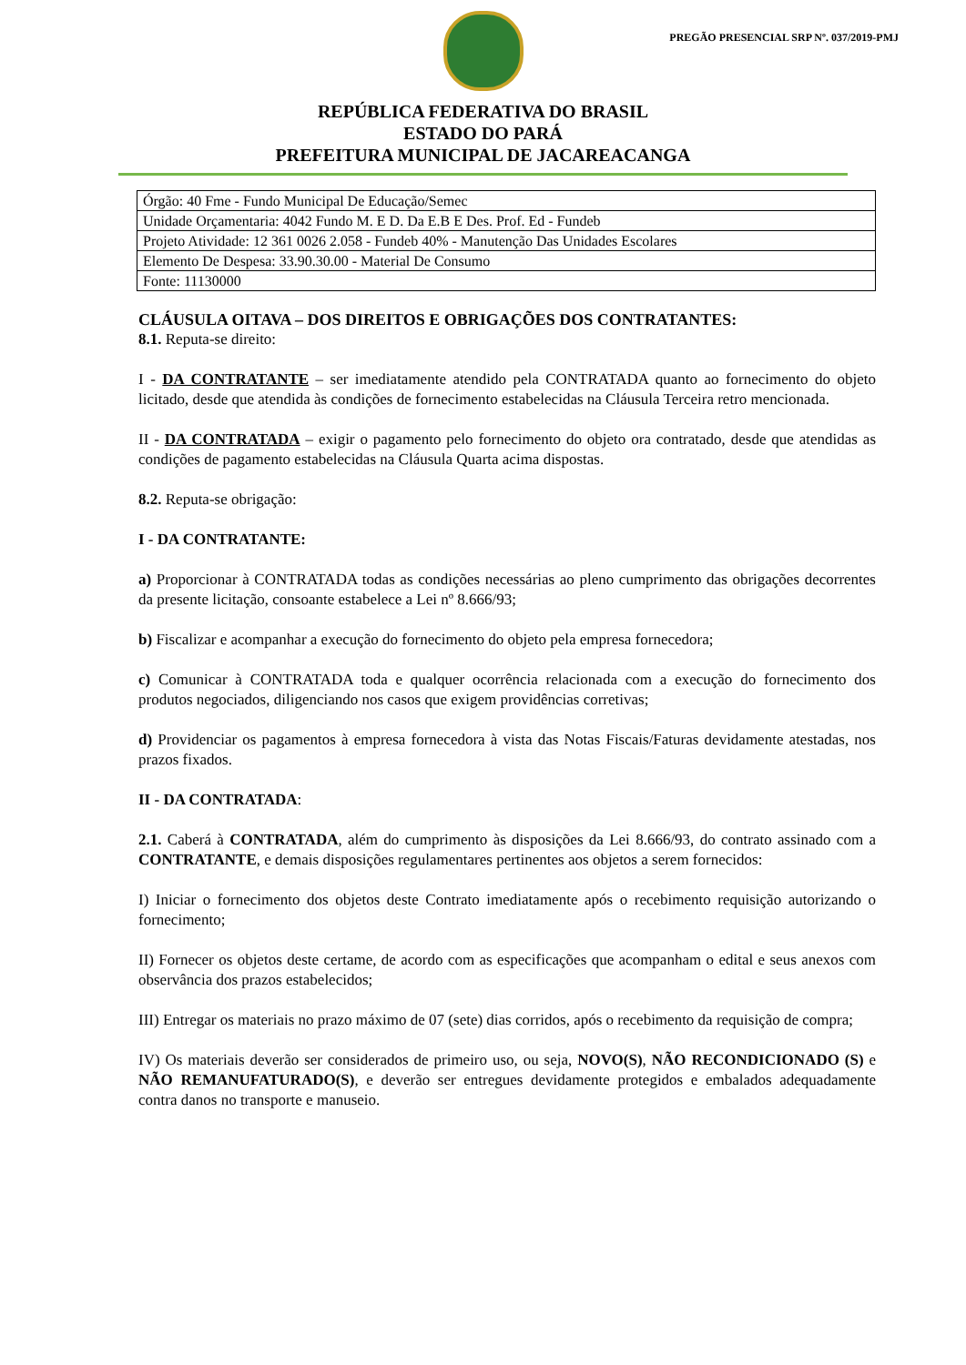PREGÃO PRESENCIAL SRP Nº. 037/2019-PMJ
REPÚBLICA FEDERATIVA DO BRASIL
ESTADO DO PARÁ
PREFEITURA MUNICIPAL DE JACAREACANGA
| Órgão: 40 Fme - Fundo Municipal De Educação/Semec |
| Unidade Orçamentaria: 4042 Fundo M. E D. Da E.B E Des. Prof. Ed - Fundeb |
| Projeto Atividade: 12 361 0026 2.058 - Fundeb 40% - Manutenção Das Unidades Escolares |
| Elemento De Despesa: 33.90.30.00 - Material De Consumo |
| Fonte: 11130000 |
CLÁUSULA OITAVA – DOS DIREITOS E OBRIGAÇÕES DOS CONTRATANTES:
8.1. Reputa-se direito:
I - DA CONTRATANTE – ser imediatamente atendido pela CONTRATADA quanto ao fornecimento do objeto licitado, desde que atendida às condições de fornecimento estabelecidas na Cláusula Terceira retro mencionada.
II - DA CONTRATADA – exigir o pagamento pelo fornecimento do objeto ora contratado, desde que atendidas as condições de pagamento estabelecidas na Cláusula Quarta acima dispostas.
8.2. Reputa-se obrigação:
I - DA CONTRATANTE:
a) Proporcionar à CONTRATADA todas as condições necessárias ao pleno cumprimento das obrigações decorrentes da presente licitação, consoante estabelece a Lei nº 8.666/93;
b) Fiscalizar e acompanhar a execução do fornecimento do objeto pela empresa fornecedora;
c) Comunicar à CONTRATADA toda e qualquer ocorrência relacionada com a execução do fornecimento dos produtos negociados, diligenciando nos casos que exigem providências corretivas;
d) Providenciar os pagamentos à empresa fornecedora à vista das Notas Fiscais/Faturas devidamente atestadas, nos prazos fixados.
II - DA CONTRATADA:
2.1. Caberá à CONTRATADA, além do cumprimento às disposições da Lei 8.666/93, do contrato assinado com a CONTRATANTE, e demais disposições regulamentares pertinentes aos objetos a serem fornecidos:
I) Iniciar o fornecimento dos objetos deste Contrato imediatamente após o recebimento requisição autorizando o fornecimento;
II) Fornecer os objetos deste certame, de acordo com as especificações que acompanham o edital e seus anexos com observância dos prazos estabelecidos;
III) Entregar os materiais no prazo máximo de 07 (sete) dias corridos, após o recebimento da requisição de compra;
IV) Os materiais deverão ser considerados de primeiro uso, ou seja, NOVO(S), NÃO RECONDICIONADO (S) e NÃO REMANUFATURADO(S), e deverão ser entregues devidamente protegidos e embalados adequadamente contra danos no transporte e manuseio.